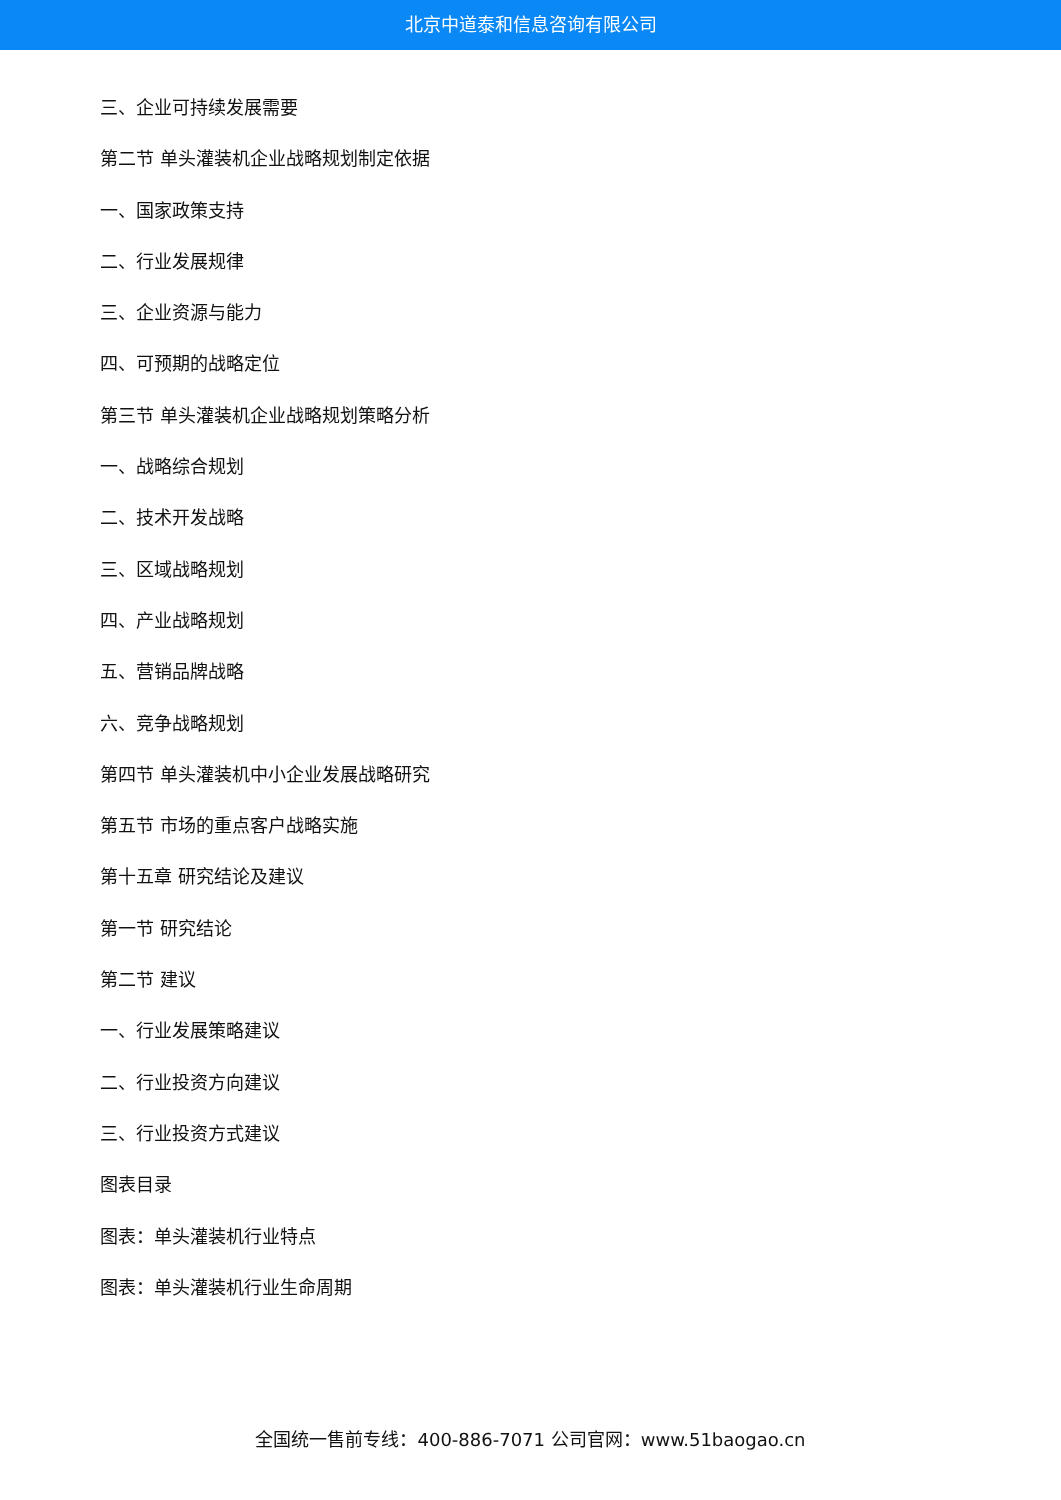北京中道泰和信息咨询有限公司
三、企业可持续发展需要
第二节 单头灌装机企业战略规划制定依据
一、国家政策支持
二、行业发展规律
三、企业资源与能力
四、可预期的战略定位
第三节 单头灌装机企业战略规划策略分析
一、战略综合规划
二、技术开发战略
三、区域战略规划
四、产业战略规划
五、营销品牌战略
六、竞争战略规划
第四节 单头灌装机中小企业发展战略研究
第五节 市场的重点客户战略实施
第十五章 研究结论及建议
第一节 研究结论
第二节 建议
一、行业发展策略建议
二、行业投资方向建议
三、行业投资方式建议
图表目录
图表：单头灌装机行业特点
图表：单头灌装机行业生命周期
全国统一售前专线：400-886-7071 公司官网：www.51baogao.cn